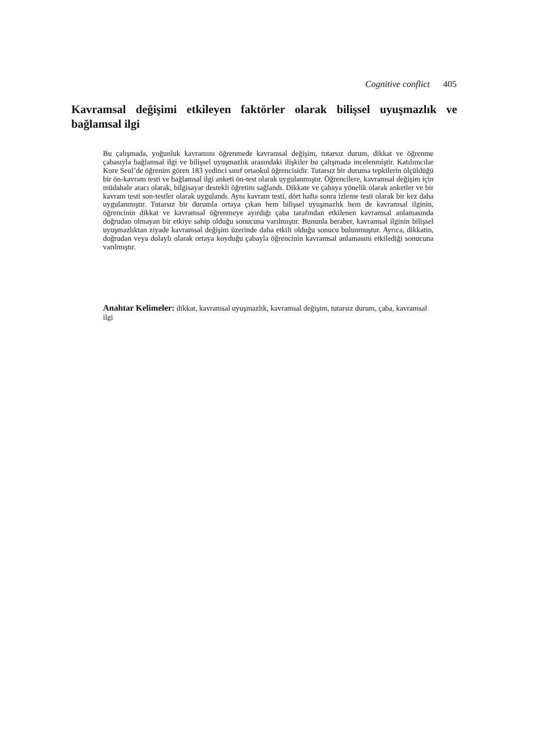Cognitive conflict 405
Kavramsal değişimi etkileyen faktörler olarak bilişsel uyuşmazlık ve bağlamsal ilgi
Bu çalışmada, yoğunluk kavramını öğrenmede kavramsal değişim, tutarsız durum, dikkat ve öğrenme çabasıyla bağlamsal ilgi ve bilişsel uyuşmazlık arasındaki ilişkiler bu çalışmada incelenmiştir. Katılımcılar Kore Seul’de öğrenim gören 183 yedinci sınıf ortaokul öğrencisidir. Tutarsız bir duruma tepkilerin ölçüldüğü bir ön-kavram testi ve bağlamsal ilgi anketi ön-test olarak uygulanmıştır. Öğrencilere, kavramsal değişim için müdahale aracı olarak, bilgisayar destekli öğretim sağlandı. Dikkate ve çabaya yönelik olarak anketler ve bir kavram testi son-testler olarak uygulandı. Aynı kavram testi, dört hafta sonra izleme testi olarak bir kez daha uygulanmıştır. Tutarsız bir durumla ortaya çıkan hem bilişsel uyuşmazlık hem de kavramsal ilginin, öğrencinin dikkat ve kavramsal öğrenmeye ayırdığı çaba tarafından etkilenen kavramsal anlamasında doğrudan olmayan bir etkiye sahip olduğu sonucuna varılmıştır. Bununla beraber, kavramsal ilginin bilişsel uyuşmazlıktan ziyade kavramsal değişim üzerinde daha etkili olduğu sonucu bulunmuştur. Ayrıca, dikkatin, doğrudan veya dolaylı olarak ortaya koyduğu çabayla öğrencinin kavramsal anlamasını etkilediği sonucuna varılmıştır.
Anahtar Kelimeler: dikkat, kavramsal uyuşmazlık, kavramsal değişim, tutarsız durum, çaba, kavramsal ilgi